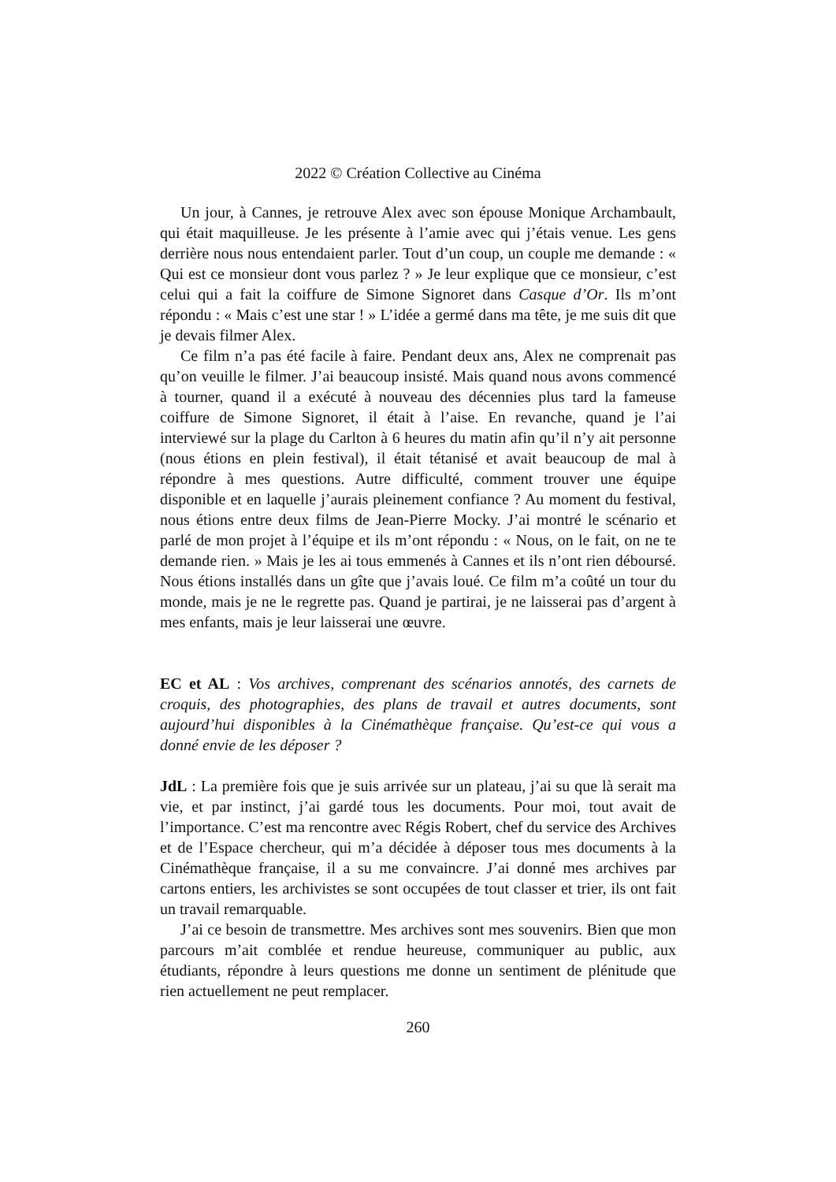2022 © Création Collective au Cinéma
Un jour, à Cannes, je retrouve Alex avec son épouse Monique Archambault, qui était maquilleuse. Je les présente à l’amie avec qui j’étais venue. Les gens derrière nous nous entendaient parler. Tout d’un coup, un couple me demande : « Qui est ce monsieur dont vous parlez ? » Je leur explique que ce monsieur, c’est celui qui a fait la coiffure de Simone Signoret dans Casque d’Or. Ils m’ont répondu : « Mais c’est une star ! » L’idée a germé dans ma tête, je me suis dit que je devais filmer Alex.
Ce film n’a pas été facile à faire. Pendant deux ans, Alex ne comprenait pas qu’on veuille le filmer. J’ai beaucoup insisté. Mais quand nous avons commencé à tourner, quand il a exécuté à nouveau des décennies plus tard la fameuse coiffure de Simone Signoret, il était à l’aise. En revanche, quand je l’ai interviewé sur la plage du Carlton à 6 heures du matin afin qu’il n’y ait personne (nous étions en plein festival), il était tétanisé et avait beaucoup de mal à répondre à mes questions. Autre difficulté, comment trouver une équipe disponible et en laquelle j’aurais pleinement confiance ? Au moment du festival, nous étions entre deux films de Jean-Pierre Mocky. J’ai montré le scénario et parlé de mon projet à l’équipe et ils m’ont répondu : « Nous, on le fait, on ne te demande rien. » Mais je les ai tous emmenés à Cannes et ils n’ont rien déboursé. Nous étions installés dans un gîte que j’avais loué. Ce film m’a coûté un tour du monde, mais je ne le regrette pas. Quand je partirai, je ne laisserai pas d’argent à mes enfants, mais je leur laisserai une œuvre.
EC et AL : Vos archives, comprenant des scénarios annotés, des carnets de croquis, des photographies, des plans de travail et autres documents, sont aujourd’hui disponibles à la Cinémathèque française. Qu’est-ce qui vous a donné envie de les déposer ?
JdL : La première fois que je suis arrivée sur un plateau, j’ai su que là serait ma vie, et par instinct, j’ai gardé tous les documents. Pour moi, tout avait de l’importance. C’est ma rencontre avec Régis Robert, chef du service des Archives et de l’Espace chercheur, qui m’a décidée à déposer tous mes documents à la Cinémathèque française, il a su me convaincre. J’ai donné mes archives par cartons entiers, les archivistes se sont occupées de tout classer et trier, ils ont fait un travail remarquable.
J’ai ce besoin de transmettre. Mes archives sont mes souvenirs. Bien que mon parcours m’ait comblée et rendue heureuse, communiquer au public, aux étudiants, répondre à leurs questions me donne un sentiment de plénitude que rien actuellement ne peut remplacer.
260